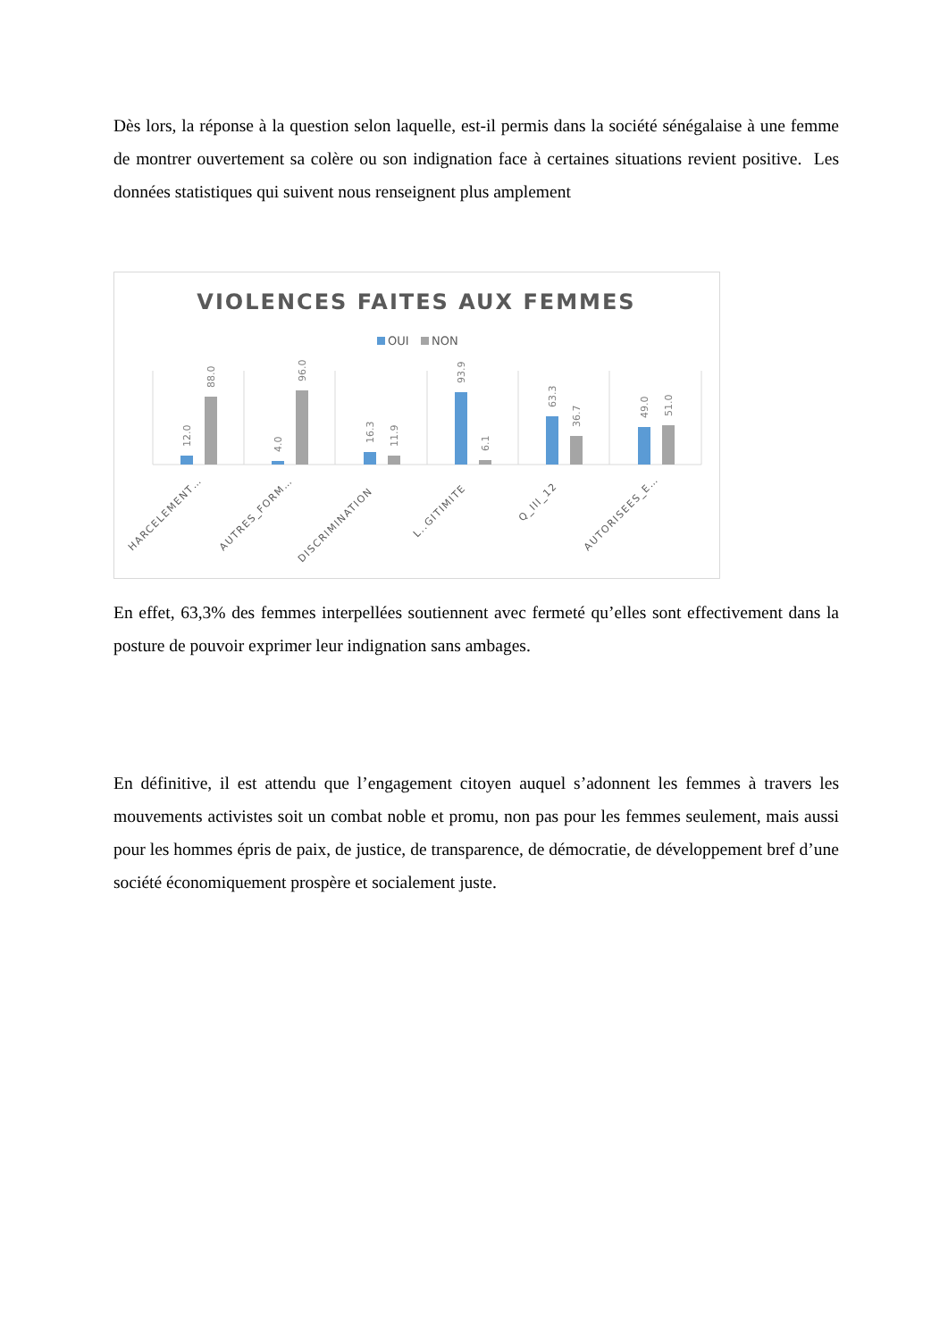Dès lors, la réponse à la question selon laquelle, est-il permis dans la société sénégalaise à une femme de montrer ouvertement sa colère ou son indignation face à certaines situations revient positive. Les données statistiques qui suivent nous renseignent plus amplement
VIOLENCES FAITES AUX FEMMES
OUI
NON
12.0
88.0
4.0
96.0
16.3
11.9
93.9
6.1
63.3
36.7
49.0
51.0
HARCELEMENT…
AUTRES_FORM…
DISCRIMINATION
L..GITIMITE
Q_III_12
AUTORISEES_E…
En effet, 63,3% des femmes interpellées soutiennent avec fermeté qu’elles sont effectivement dans la posture de pouvoir exprimer leur indignation sans ambages.
En définitive, il est attendu que l’engagement citoyen auquel s’adonnent les femmes à travers les mouvements activistes soit un combat noble et promu, non pas pour les femmes seulement, mais aussi pour les hommes épris de paix, de justice, de transparence, de démocratie, de développement bref d’une société économiquement prospère et socialement juste.